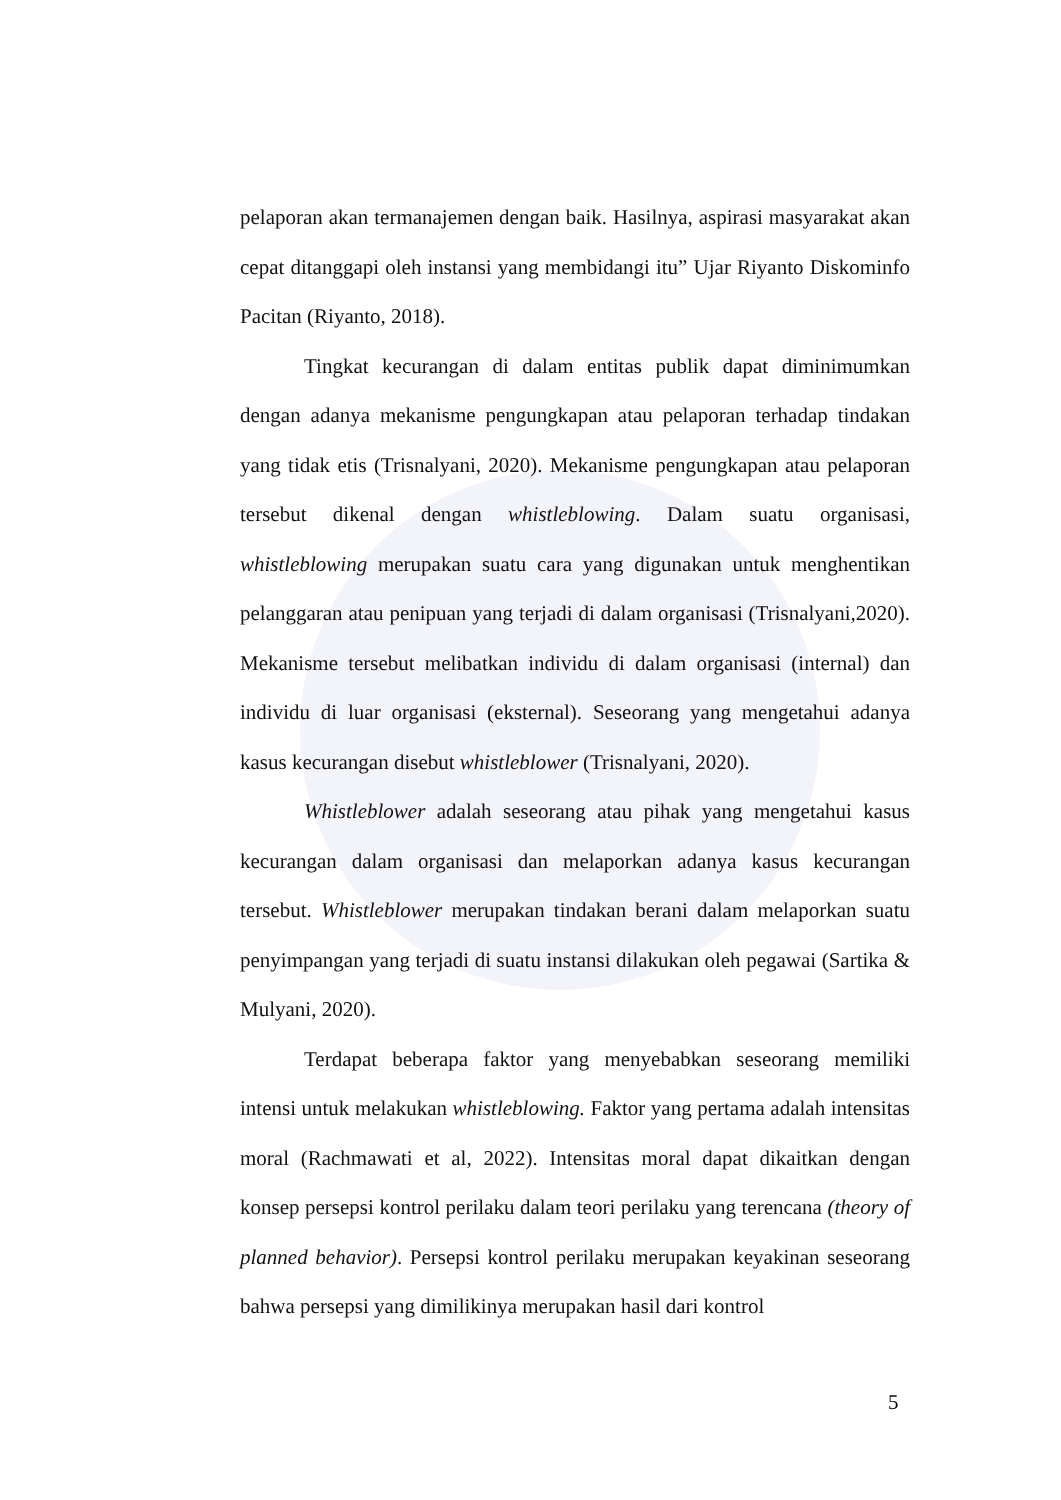pelaporan akan termanajemen dengan baik. Hasilnya, aspirasi masyarakat akan cepat ditanggapi oleh instansi yang membidangi itu” Ujar Riyanto Diskominfo Pacitan (Riyanto, 2018).
Tingkat kecurangan di dalam entitas publik dapat diminimumkan dengan adanya mekanisme pengungkapan atau pelaporan terhadap tindakan yang tidak etis (Trisnalyani, 2020). Mekanisme pengungkapan atau pelaporan tersebut dikenal dengan whistleblowing. Dalam suatu organisasi, whistleblowing merupakan suatu cara yang digunakan untuk menghentikan pelanggaran atau penipuan yang terjadi di dalam organisasi (Trisnalyani,2020). Mekanisme tersebut melibatkan individu di dalam organisasi (internal) dan individu di luar organisasi (eksternal). Seseorang yang mengetahui adanya kasus kecurangan disebut whistleblower (Trisnalyani, 2020).
Whistleblower adalah seseorang atau pihak yang mengetahui kasus kecurangan dalam organisasi dan melaporkan adanya kasus kecurangan tersebut. Whistleblower merupakan tindakan berani dalam melaporkan suatu penyimpangan yang terjadi di suatu instansi dilakukan oleh pegawai (Sartika & Mulyani, 2020).
Terdapat beberapa faktor yang menyebabkan seseorang memiliki intensi untuk melakukan whistleblowing. Faktor yang pertama adalah intensitas moral (Rachmawati et al, 2022). Intensitas moral dapat dikaitkan dengan konsep persepsi kontrol perilaku dalam teori perilaku yang terencana (theory of planned behavior). Persepsi kontrol perilaku merupakan keyakinan seseorang bahwa persepsi yang dimilikinya merupakan hasil dari kontrol
5